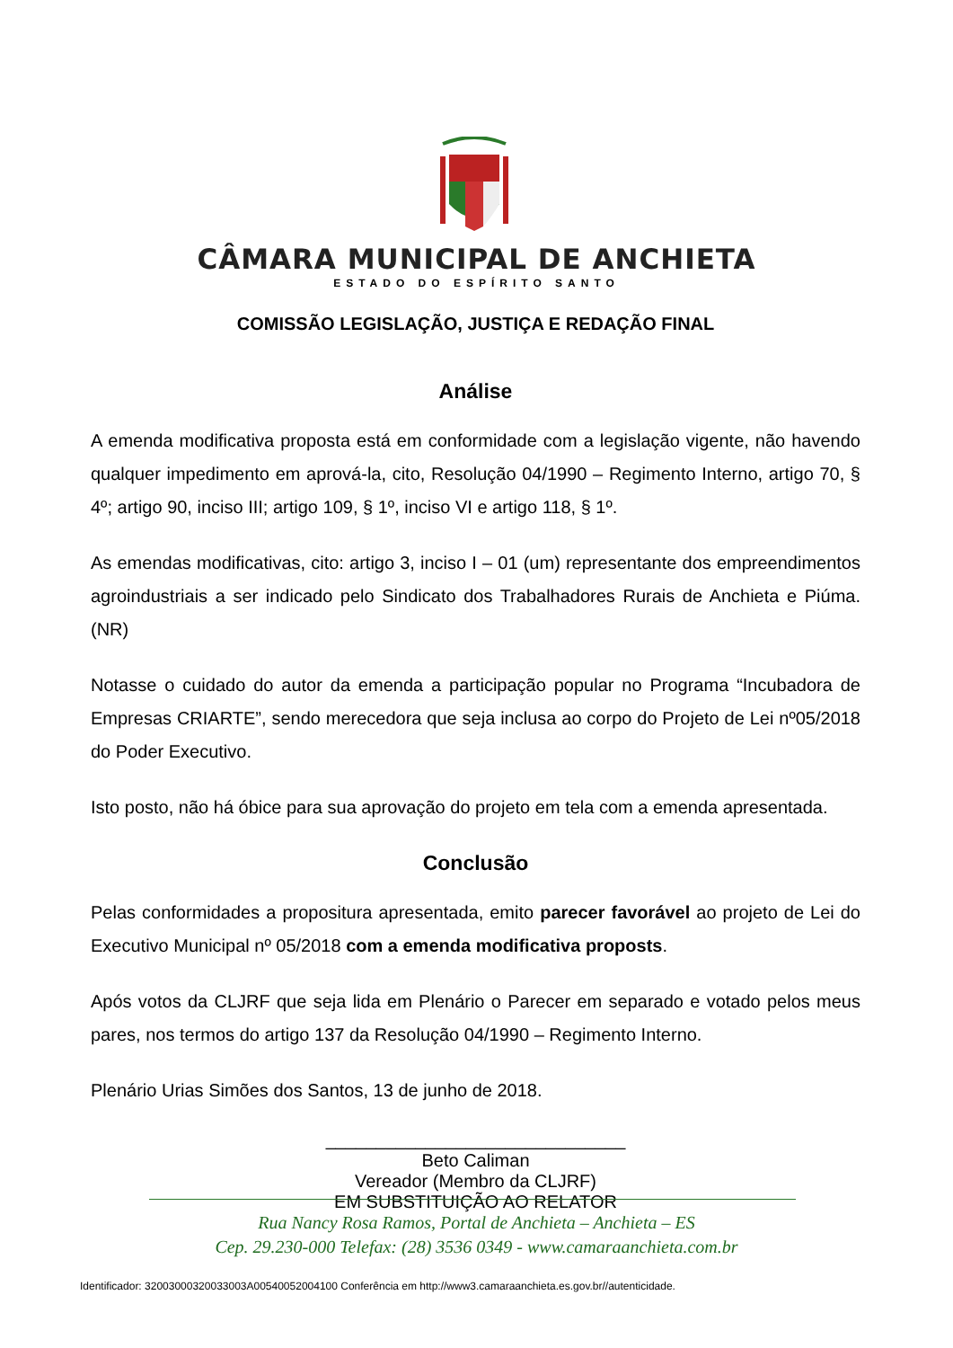CÂMARA MUNICIPAL DE ANCHIETA
ESTADO DO ESPÍRITO SANTO
COMISSÃO LEGISLAÇÃO, JUSTIÇA E REDAÇÃO FINAL
Análise
A emenda modificativa proposta está em conformidade com a legislação vigente, não havendo qualquer impedimento em aprová-la, cito, Resolução 04/1990 – Regimento Interno, artigo 70, § 4º; artigo 90, inciso III; artigo 109, § 1º, inciso VI e artigo 118, § 1º.
As emendas modificativas, cito: artigo 3, inciso I – 01 (um) representante dos empreendimentos agroindustriais a ser indicado pelo Sindicato dos Trabalhadores Rurais de Anchieta e Piúma. (NR)
Notasse o cuidado do autor da emenda a participação popular no Programa “Incubadora de Empresas CRIARTE”, sendo merecedora que seja inclusa ao corpo do Projeto de Lei nº05/2018 do Poder Executivo.
Isto posto, não há óbice para sua aprovação do projeto em tela com a emenda apresentada.
Conclusão
Pelas conformidades a propositura apresentada, emito parecer favorável ao projeto de Lei do Executivo Municipal nº 05/2018 com a emenda modificativa proposts.
Após votos da CLJRF que seja lida em Plenário o Parecer em separado e votado pelos meus pares, nos termos do artigo 137 da Resolução 04/1990 – Regimento Interno.
Plenário Urias Simões dos Santos, 13 de junho de 2018.
______________________________
Beto Caliman
Vereador (Membro da CLJRF)
EM SUBSTITUIÇÃO AO RELATOR
Rua Nancy Rosa Ramos, Portal de Anchieta – Anchieta – ES
Cep. 29.230-000 Telefax: (28) 3536 0349 - www.camaraanchieta.com.br
Identificador: 32003000320033003A00540052004100 Conferência em http://www3.camaraanchieta.es.gov.br//autenticidade.